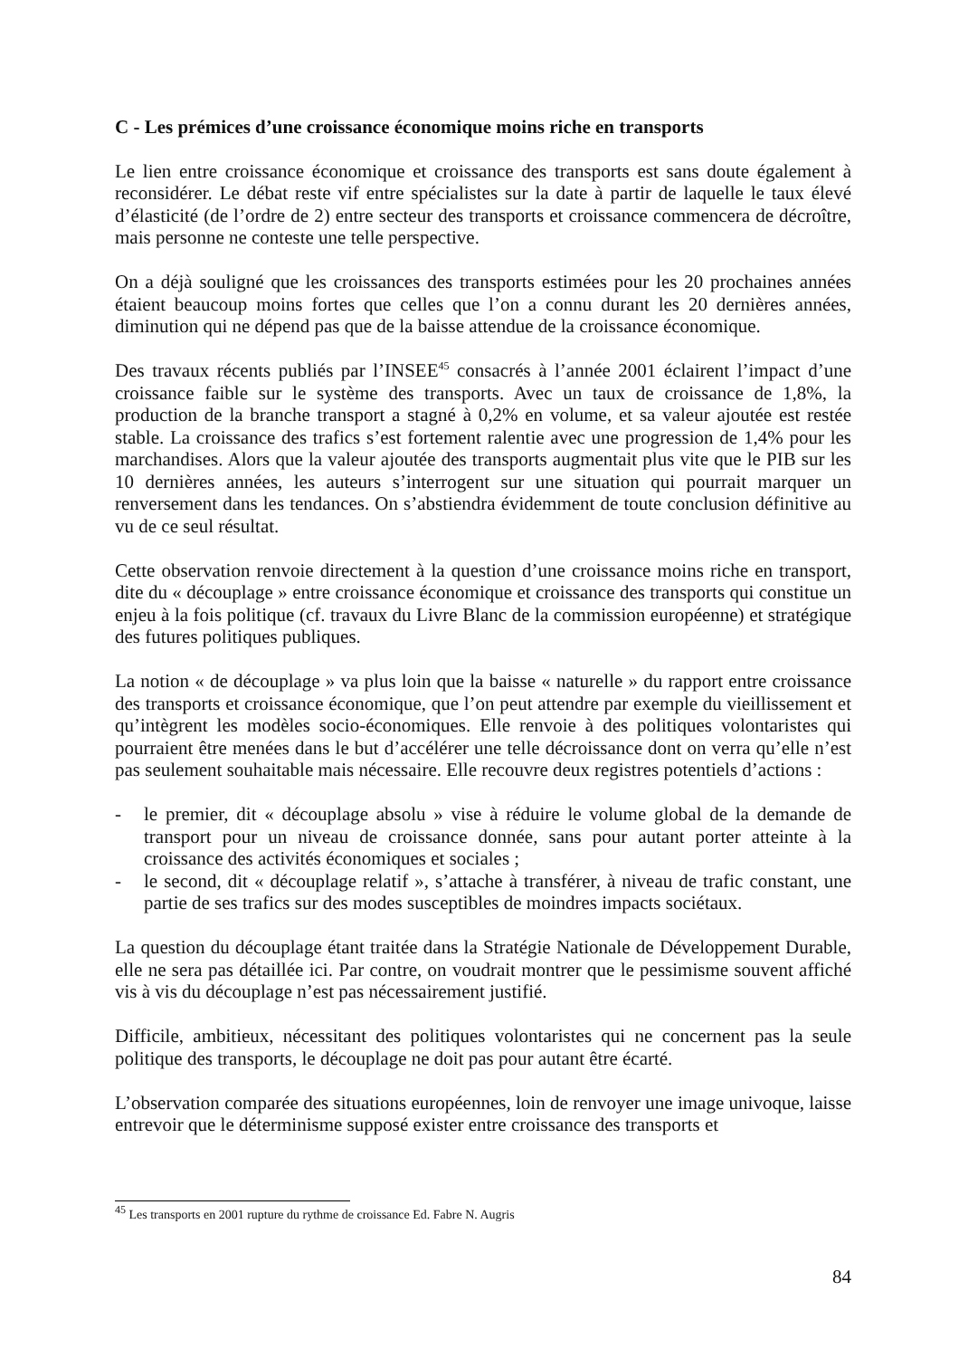C - Les prémices d’une croissance économique moins riche en transports
Le lien entre croissance économique et croissance des transports est sans doute également à reconsidérer. Le débat reste vif entre spécialistes sur la date à partir de laquelle le taux élevé d’élasticité (de l’ordre de 2) entre secteur des transports et croissance commencera de décroître, mais personne ne conteste une telle perspective.
On a déjà souligné que les croissances des transports estimées pour les 20 prochaines années étaient beaucoup moins fortes que celles que l’on a connu durant les 20 dernières années, diminution qui ne dépend pas que de la baisse attendue de la croissance économique.
Des travaux récents publiés par l’INSEE<sup>45</sup> consacrés à l’année 2001 éclairent l’impact d’une croissance faible sur le système des transports. Avec un taux de croissance de 1,8%, la production de la branche transport a stagné à 0,2% en volume, et sa valeur ajoutée est restée stable. La croissance des trafics s’est fortement ralentie avec une progression de 1,4% pour les marchandises. Alors que la valeur ajoutée des transports augmentait plus vite que le PIB sur les 10 dernières années, les auteurs s’interrogent sur une situation qui pourrait marquer un renversement dans les tendances. On s’abstiendra évidemment de toute conclusion définitive au vu de ce seul résultat.
Cette observation renvoie directement à la question d’une croissance moins riche en transport, dite du « découplage » entre croissance économique et croissance des transports qui constitue un enjeu à la fois politique (cf. travaux du Livre Blanc de la commission européenne) et stratégique des futures politiques publiques.
La notion « de découplage » va plus loin que la baisse « naturelle » du rapport entre croissance des transports et croissance économique, que l’on peut attendre par exemple du vieillissement et qu’intègrent les modèles socio-économiques. Elle renvoie à des politiques volontaristes qui pourraient être menées dans le but d’accélérer une telle décroissance dont on verra qu’elle n’est pas seulement souhaitable mais nécessaire. Elle recouvre deux registres potentiels d’actions :
- le premier, dit « découplage absolu » vise à réduire le volume global de la demande de transport pour un niveau de croissance donnée, sans pour autant porter atteinte à la croissance des activités économiques et sociales ;
- le second, dit « découplage relatif », s’attache à transférer, à niveau de trafic constant, une partie de ses trafics sur des modes susceptibles de moindres impacts sociétaux.
La question du découplage étant traitée dans la Stratégie Nationale de Développement Durable, elle ne sera pas détaillée ici. Par contre, on voudrait montrer que le pessimisme souvent affiché vis à vis du découplage n’est pas nécessairement justifié.
Difficile, ambitieux, nécessitant des politiques volontaristes qui ne concernent pas la seule politique des transports, le découplage ne doit pas pour autant être écarté.
L’observation comparée des situations européennes, loin de renvoyer une image univoque, laisse entrevoir que le déterminisme supposé exister entre croissance des transports et
<sup>45</sup> Les transports en 2001 rupture du rythme de croissance Ed. Fabre N. Augris
84